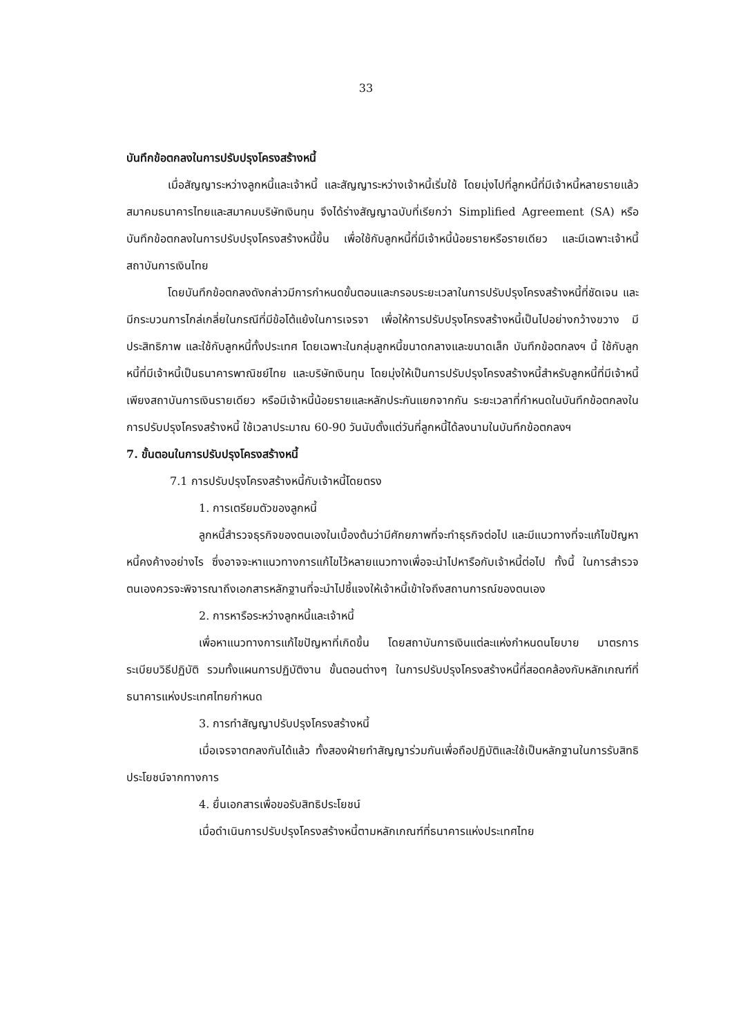33
บันทึกข้อตกลงในการปรับปรุงโครงสร้างหนี้
เมื่อสัญญาระหว่างลูกหนี้และเจ้าหนี้ และสัญญาระหว่างเจ้าหนี้เริ่มใช้ โดยมุ่งไปที่ลูกหนี้ที่มีเจ้าหนี้หลายรายแล้ว สมาคมธนาคารไทยและสมาคมบริษัทเงินทุน จึงได้ร่างสัญญาฉบับที่เรียกว่า Simplified Agreement (SA) หรือบันทึกข้อตกลงในการปรับปรุงโครงสร้างหนี้ขึ้น เพื่อใช้กับลูกหนี้ที่มีเจ้าหนี้น้อยรายหรือรายเดียว และมีเฉพาะเจ้าหนี้สถาบันการเงินไทย
โดยบันทึกข้อตกลงดังกล่าวมีการกำหนดขั้นตอนและกรอบระยะเวลาในการปรับปรุงโครงสร้างหนี้ที่ชัดเจน และมีกระบวนการไกล่เกลี่ยในกรณีที่มีข้อโต้แย้งในการเจรจา เพื่อให้การปรับปรุงโครงสร้างหนี้เป็นไปอย่างกว้างขวาง มีประสิทธิภาพ และใช้กับลูกหนี้ทั้งประเทศ โดยเฉพาะในกลุ่มลูกหนี้ขนาดกลางและขนาดเล็ก บันทึกข้อตกลงฯ นี้ ใช้กับลูกหนี้ที่มีเจ้าหนี้เป็นธนาคารพาณิชย์ไทย และบริษัทเงินทุน โดยมุ่งให้เป็นการปรับปรุงโครงสร้างหนี้สำหรับลูกหนี้ที่มีเจ้าหนี้เพียงสถาบันการเงินรายเดียว หรือมีเจ้าหนี้น้อยรายและหลักประกันแยกจากกัน ระยะเวลาที่กำหนดในบันทึกข้อตกลงในการปรับปรุงโครงสร้างหนี้ ใช้เวลาประมาณ 60-90 วันนับตั้งแต่วันที่ลูกหนี้ได้ลงนามในบันทึกข้อตกลงฯ
7. ขั้นตอนในการปรับปรุงโครงสร้างหนี้
7.1 การปรับปรุงโครงสร้างหนี้กับเจ้าหนี้โดยตรง
1. การเตรียมตัวของลูกหนี้
ลูกหนี้สำรวจธุรกิจของตนเองในเบื้องต้นว่ามีศักยภาพที่จะทำธุรกิจต่อไป และมีแนวทางที่จะแก้ไขปัญหาหนี้คงค้างอย่างไร ซึ่งอาจจะหาแนวทางการแก้ไขไว้หลายแนวทางเพื่อจะนำไปหารือกับเจ้าหนี้ต่อไป ทั้งนี้ ในการสำรวจตนเองควรจะพิจารณาถึงเอกสารหลักฐานที่จะนำไปชี้แจงให้เจ้าหนี้เข้าใจถึงสถานการณ์ของตนเอง
2. การหารือระหว่างลูกหนี้และเจ้าหนี้
เพื่อหาแนวทางการแก้ไขปัญหาที่เกิดขึ้น โดยสถาบันการเงินแต่ละแห่งกำหนดนโยบาย มาตรการ ระเบียบวิธีปฏิบัติ รวมทั้งแผนการปฏิบัติงาน ขั้นตอนต่างๆ ในการปรับปรุงโครงสร้างหนี้ที่สอดคล้องกับหลักเกณฑ์ที่ธนาคารแห่งประเทศไทยกำหนด
3. การทำสัญญาปรับปรุงโครงสร้างหนี้
เมื่อเจรจาตกลงกันได้แล้ว ทั้งสองฝ่ายทำสัญญาร่วมกันเพื่อถือปฏิบัติและใช้เป็นหลักฐานในการรับสิทธิประโยชน์จากทางการ
4. ยื่นเอกสารเพื่อขอรับสิทธิประโยชน์
เมื่อดำเนินการปรับปรุงโครงสร้างหนี้ตามหลักเกณฑ์ที่ธนาคารแห่งประเทศไทย